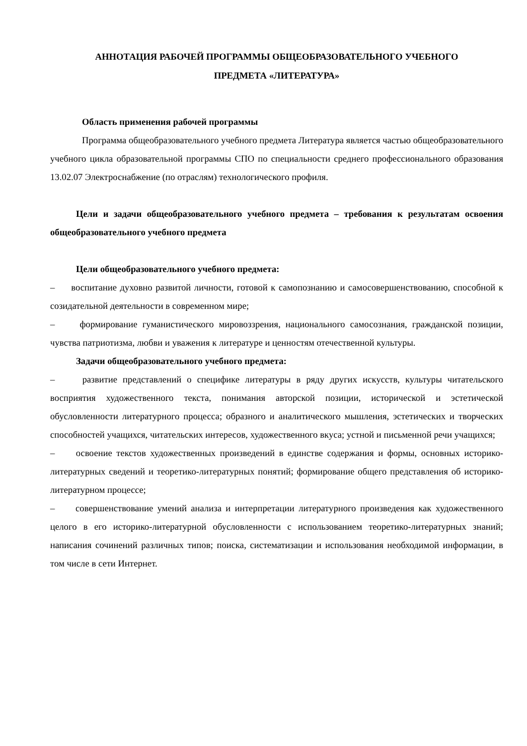АННОТАЦИЯ РАБОЧЕЙ ПРОГРАММЫ ОБЩЕОБРАЗОВАТЕЛЬНОГО УЧЕБНОГО
ПРЕДМЕТА «ЛИТЕРАТУРА»
Область применения рабочей программы
Программа общеобразовательного учебного предмета Литература является частью общеобразовательного учебного цикла образовательной программы СПО по специальности среднего профессионального образования 13.02.07 Электроснабжение (по отраслям) технологического профиля.
Цели и задачи общеобразовательного учебного предмета – требования к результатам освоения общеобразовательного учебного предмета
Цели общеобразовательного учебного предмета:
– воспитание духовно развитой личности, готовой к самопознанию и самосовершенствованию, способной к созидательной деятельности в современном мире;
– формирование гуманистического мировоззрения, национального самосознания, гражданской позиции, чувства патриотизма, любви и уважения к литературе и ценностям отечественной культуры.
Задачи общеобразовательного учебного предмета:
– развитие представлений о специфике литературы в ряду других искусств, культуры читательского восприятия художественного текста, понимания авторской позиции, исторической и эстетической обусловленности литературного процесса; образного и аналитического мышления, эстетических и творческих способностей учащихся, читательских интересов, художественного вкуса; устной и письменной речи учащихся;
– освоение текстов художественных произведений в единстве содержания и формы, основных историко-литературных сведений и теоретико-литературных понятий; формирование общего представления об историко-литературном процессе;
– совершенствование умений анализа и интерпретации литературного произведения как художественного целого в его историко-литературной обусловленности с использованием теоретико-литературных знаний; написания сочинений различных типов; поиска, систематизации и использования необходимой информации, в том числе в сети Интернет.